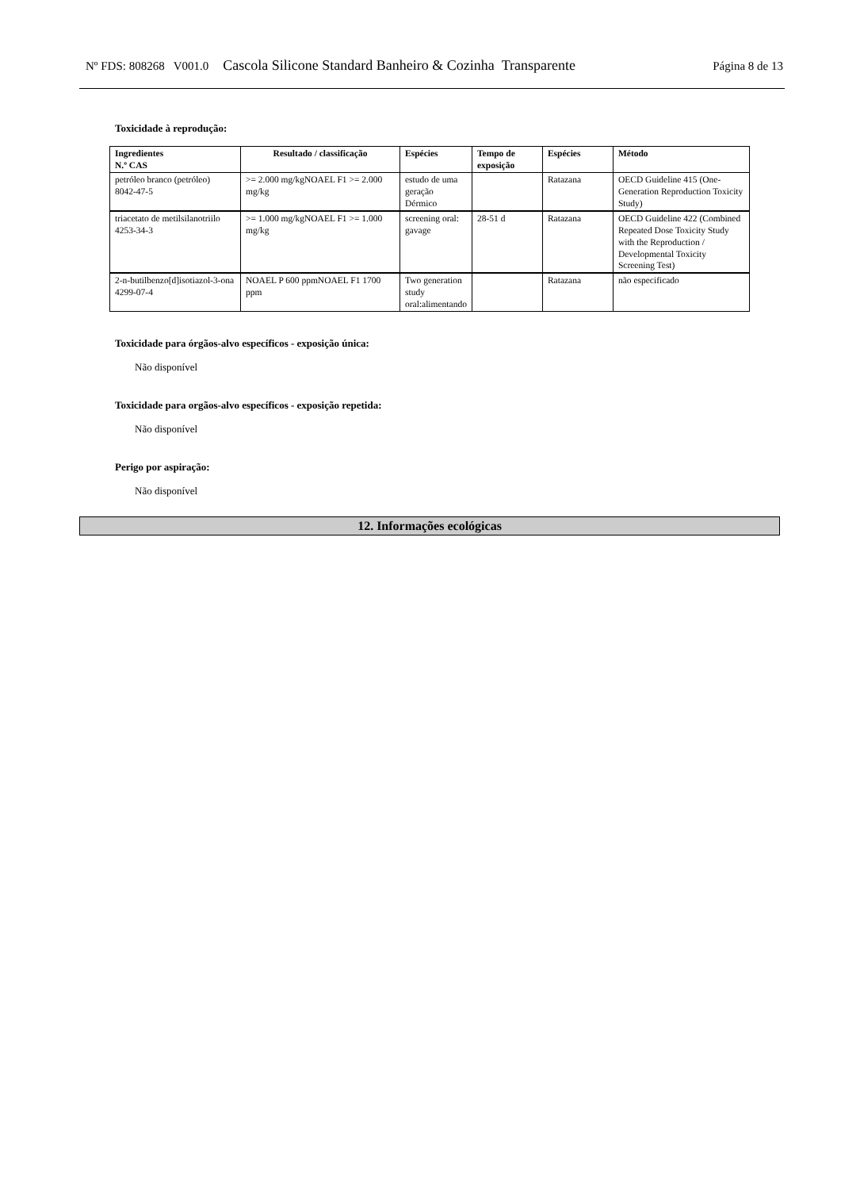Nº FDS: 808268 V001.0 Cascola Silicone Standard Banheiro & Cozinha Transparente Página 8 de 13
Toxicidade à reprodução:
| Ingredientes N.º CAS | Resultado / classificação | Espécies | Tempo de exposição | Espécies | Método |
| --- | --- | --- | --- | --- | --- |
| petróleo branco (petróleo) 8042-47-5 | >= 2.000 mg/kgNOAEL F1 >= 2.000 mg/kg | estudo de uma geração Dérmico | | Ratazana | OECD Guideline 415 (One-Generation Reproduction Toxicity Study) |
| triacetato de metilsilanotriilo 4253-34-3 | >= 1.000 mg/kgNOAEL F1 >= 1.000 mg/kg | screening oral: gavage | 28-51 d | Ratazana | OECD Guideline 422 (Combined Repeated Dose Toxicity Study with the Reproduction / Developmental Toxicity Screening Test) |
| 2-n-butilbenzo[d]isotiazol-3-ona 4299-07-4 | NOAEL P 600 ppmNOAEL F1 1700 ppm | Two generation study oral:alimentando | | Ratazana | não especificado |
Toxicidade para órgãos-alvo específicos - exposição única:
Não disponível
Toxicidade para orgãos-alvo específicos - exposição repetida:
Não disponível
Perigo por aspiração:
Não disponível
12. Informações ecológicas